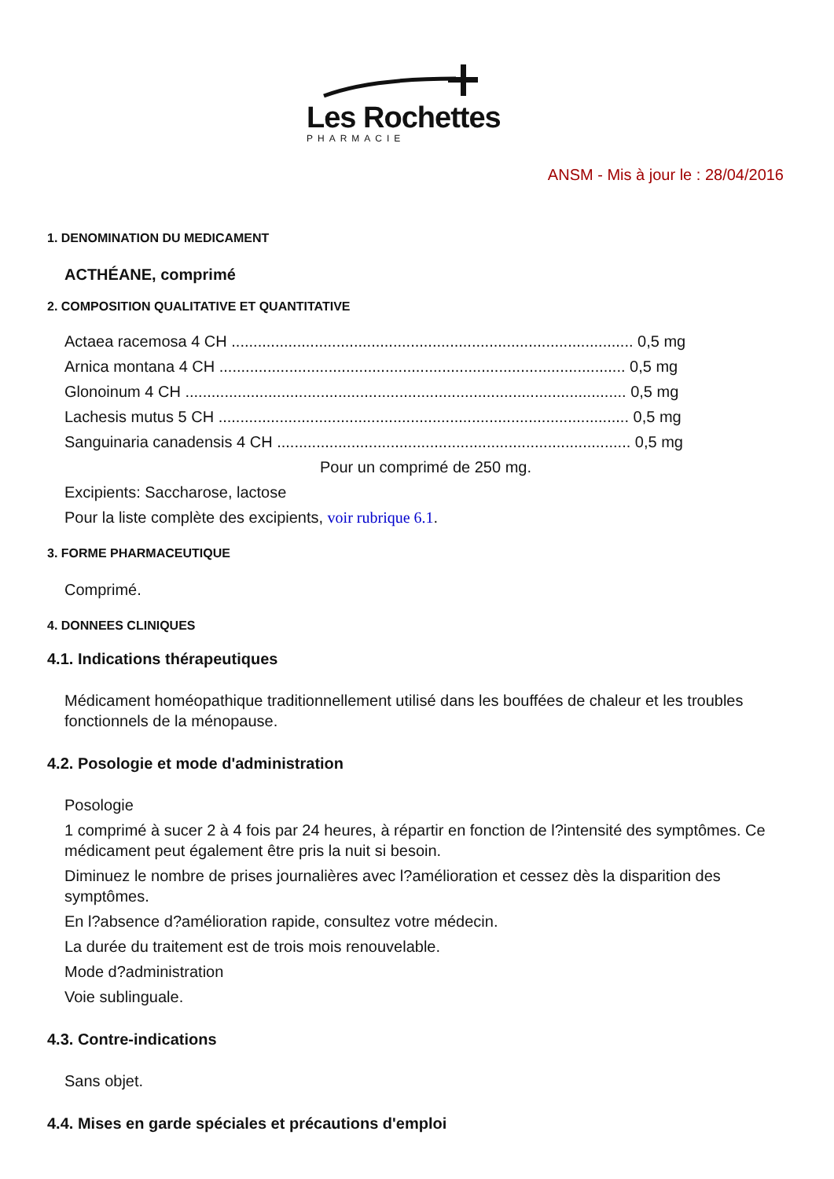Les Rochettes
PHARMACIE
ANSM - Mis à jour le : 28/04/2016
1. DENOMINATION DU MEDICAMENT
ACTHÉANE, comprimé
2. COMPOSITION QUALITATIVE ET QUANTITATIVE
Actaea racemosa 4 CH ............................................................................................ 0,5 mg
Arnica montana 4 CH ............................................................................................. 0,5 mg
Glonoinum 4 CH ..................................................................................................... 0,5 mg
Lachesis mutus 5 CH .............................................................................................. 0,5 mg
Sanguinaria canadensis 4 CH ................................................................................. 0,5 mg
Pour un comprimé de 250 mg.
Excipients: Saccharose, lactose
Pour la liste complète des excipients, voir rubrique 6.1.
3. FORME PHARMACEUTIQUE
Comprimé.
4. DONNEES CLINIQUES
4.1. Indications thérapeutiques
Médicament homéopathique traditionnellement utilisé dans les bouffées de chaleur et les troubles fonctionnels de la ménopause.
4.2. Posologie et mode d'administration
Posologie
1 comprimé à sucer 2 à 4 fois par 24 heures, à répartir en fonction de l?intensité des symptômes. Ce médicament peut également être pris la nuit si besoin.
Diminuez le nombre de prises journalières avec l?amélioration et cessez dès la disparition des symptômes.
En l?absence d?amélioration rapide, consultez votre médecin.
La durée du traitement est de trois mois renouvelable.
Mode d?administration
Voie sublinguale.
4.3. Contre-indications
Sans objet.
4.4. Mises en garde spéciales et précautions d'emploi